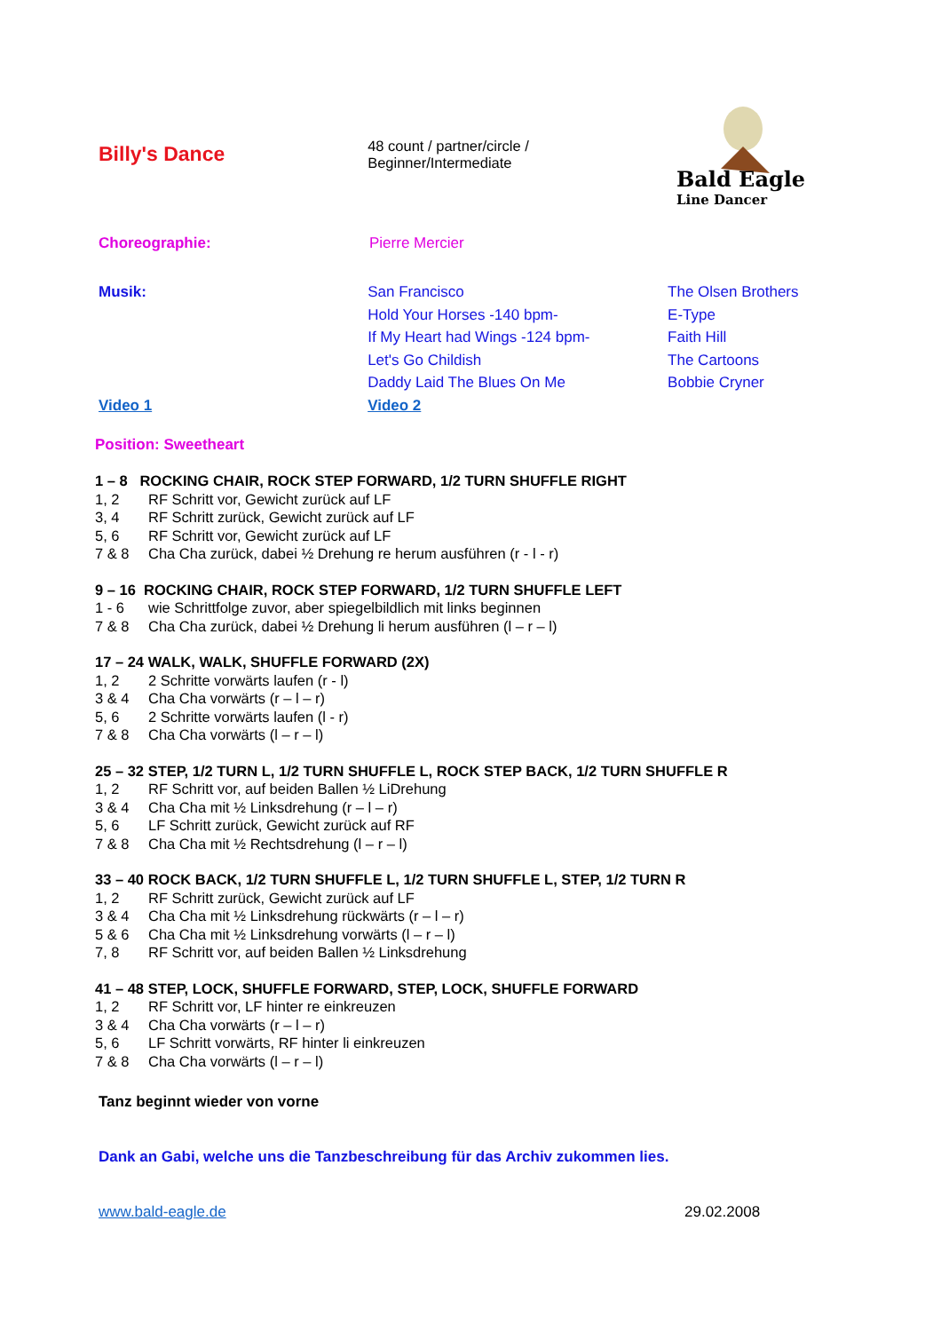Billy's Dance
48 count / partner/circle /
Beginner/Intermediate
Bald Eagle
Line Dancer
Choreographie: Pierre Mercier
Musik:
Video 1
San Francisco
Hold Your Horses -140 bpm-
If My Heart had Wings -124 bpm-
Let's Go Childish
Daddy Laid The Blues On Me
Video 2
The Olsen Brothers
E-Type
Faith Hill
The Cartoons
Bobbie Cryner
Position: Sweetheart
1 – 8 ROCKING CHAIR, ROCK STEP FORWARD, 1/2 TURN SHUFFLE RIGHT
1, 2 RF Schritt vor, Gewicht zurück auf LF
3, 4 RF Schritt zurück, Gewicht zurück auf LF
5, 6 RF Schritt vor, Gewicht zurück auf LF
7 & 8 Cha Cha zurück, dabei ½ Drehung re herum ausführen (r - l - r)
9 – 16 ROCKING CHAIR, ROCK STEP FORWARD, 1/2 TURN SHUFFLE LEFT
1 - 6 wie Schrittfolge zuvor, aber spiegelbildlich mit links beginnen
7 & 8 Cha Cha zurück, dabei ½ Drehung li herum ausführen (l – r – l)
17 – 24 WALK, WALK, SHUFFLE FORWARD (2X)
1, 2 2 Schritte vorwärts laufen (r - l)
3 & 4 Cha Cha vorwärts (r – l – r)
5, 6 2 Schritte vorwärts laufen (l - r)
7 & 8 Cha Cha vorwärts (l – r – l)
25 – 32 STEP, 1/2 TURN L, 1/2 TURN SHUFFLE L, ROCK STEP BACK, 1/2 TURN SHUFFLE R
1, 2 RF Schritt vor, auf beiden Ballen ½ LiDrehung
3 & 4 Cha Cha mit ½ Linksdrehung (r – l – r)
5, 6 LF Schritt zurück, Gewicht zurück auf RF
7 & 8 Cha Cha mit ½ Rechtsdrehung (l – r – l)
33 – 40 ROCK BACK, 1/2 TURN SHUFFLE L, 1/2 TURN SHUFFLE L, STEP, 1/2 TURN R
1, 2 RF Schritt zurück, Gewicht zurück auf LF
3 & 4 Cha Cha mit ½ Linksdrehung rückwärts (r – l – r)
5 & 6 Cha Cha mit ½ Linksdrehung vorwärts (l – r – l)
7, 8 RF Schritt vor, auf beiden Ballen ½ Linksdrehung
41 – 48 STEP, LOCK, SHUFFLE FORWARD, STEP, LOCK, SHUFFLE FORWARD
1, 2 RF Schritt vor, LF hinter re einkreuzen
3 & 4 Cha Cha vorwärts (r – l – r)
5, 6 LF Schritt vorwärts, RF hinter li einkreuzen
7 & 8 Cha Cha vorwärts (l – r – l)
Tanz beginnt wieder von vorne
Dank an Gabi, welche uns die Tanzbeschreibung für das Archiv zukommen lies.
www.bald-eagle.de 29.02.2008